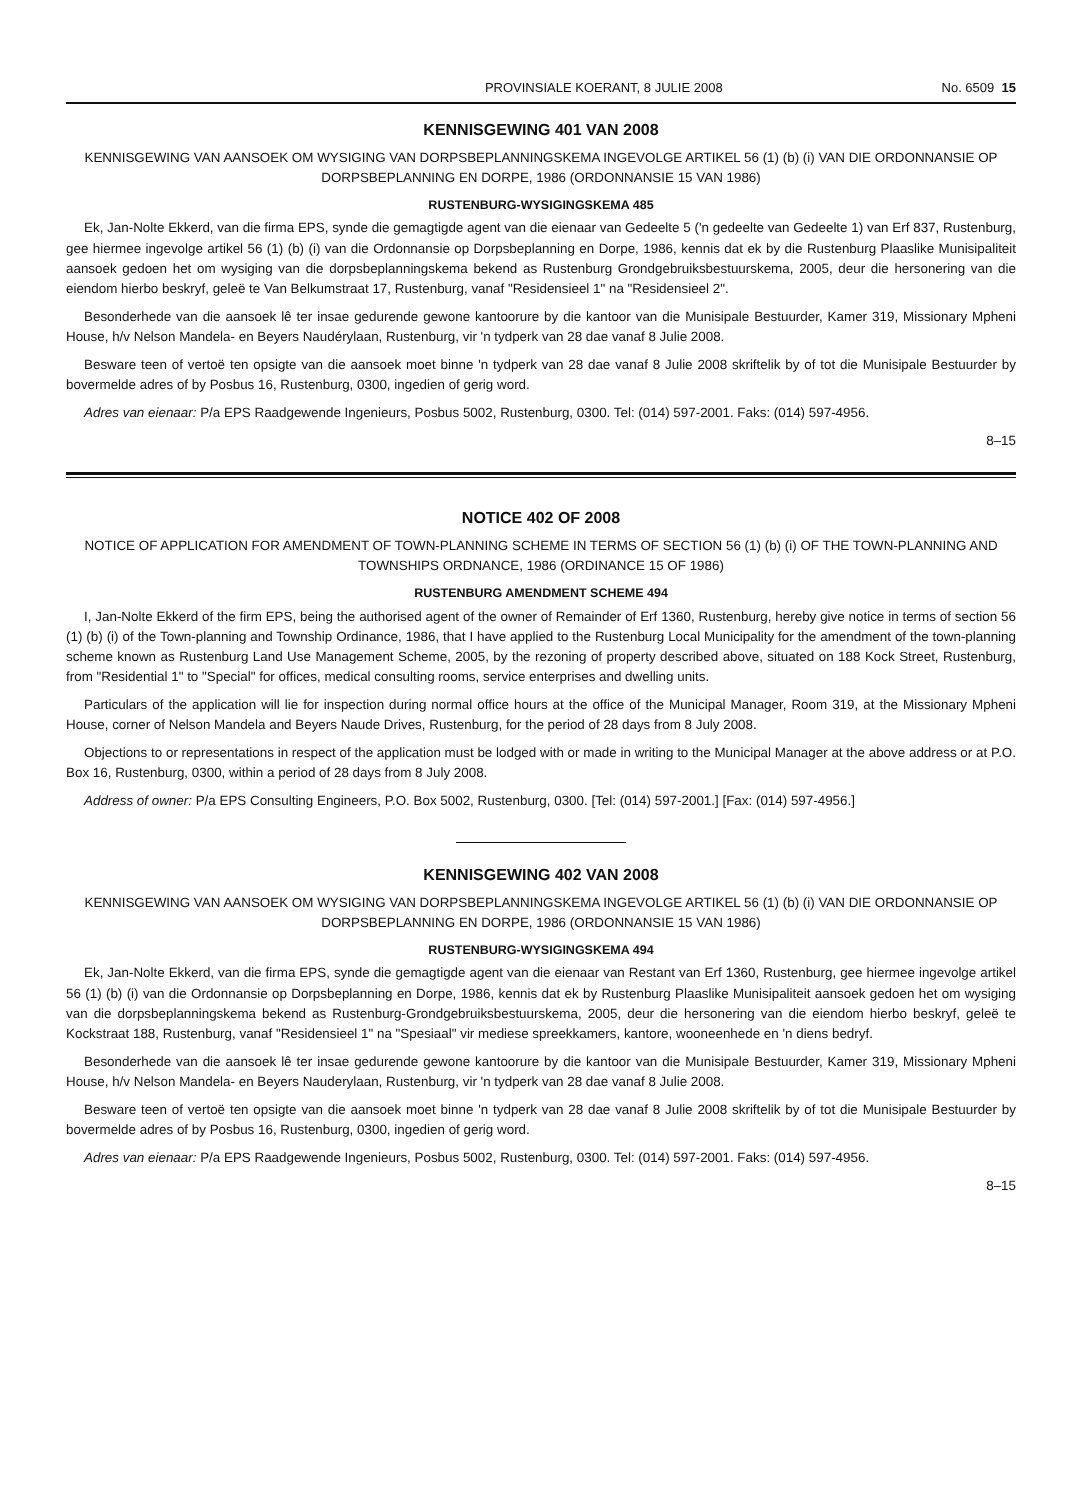PROVINSIALE KOERANT, 8 JULIE 2008 No. 6509 15
KENNISGEWING 401 VAN 2008
KENNISGEWING VAN AANSOEK OM WYSIGING VAN DORPSBEPLANNINGSKEMA INGEVOLGE ARTIKEL 56 (1) (b) (i) VAN DIE ORDONNANSIE OP DORPSBEPLANNING EN DORPE, 1986 (ORDONNANSIE 15 VAN 1986)
RUSTENBURG-WYSIGINGSKEMA 485
Ek, Jan-Nolte Ekkerd, van die firma EPS, synde die gemagtigde agent van die eienaar van Gedeelte 5 ('n gedeelte van Gedeelte 1) van Erf 837, Rustenburg, gee hiermee ingevolge artikel 56 (1) (b) (i) van die Ordonnansie op Dorpsbeplanning en Dorpe, 1986, kennis dat ek by die Rustenburg Plaaslike Munisipaliteit aansoek gedoen het om wysiging van die dorpsbeplanningskema bekend as Rustenburg Grondgebruiksbestuurskema, 2005, deur die hersonering van die eiendom hierbo beskryf, geleë te Van Belkumstraat 17, Rustenburg, vanaf "Residensieel 1" na "Residensieel 2".
Besonderhede van die aansoek lê ter insae gedurende gewone kantoorure by die kantoor van die Munisipale Bestuurder, Kamer 319, Missionary Mpheni House, h/v Nelson Mandela- en Beyers Naudérylaan, Rustenburg, vir 'n tydperk van 28 dae vanaf 8 Julie 2008.
Besware teen of vertoë ten opsigte van die aansoek moet binne 'n tydperk van 28 dae vanaf 8 Julie 2008 skriftelik by of tot die Munisipale Bestuurder by bovermelde adres of by Posbus 16, Rustenburg, 0300, ingedien of gerig word.
Adres van eienaar: P/a EPS Raadgewende Ingenieurs, Posbus 5002, Rustenburg, 0300. Tel: (014) 597-2001. Faks: (014) 597-4956.
8–15
NOTICE 402 OF 2008
NOTICE OF APPLICATION FOR AMENDMENT OF TOWN-PLANNING SCHEME IN TERMS OF SECTION 56 (1) (b) (i) OF THE TOWN-PLANNING AND TOWNSHIPS ORDNANCE, 1986 (ORDINANCE 15 OF 1986)
RUSTENBURG AMENDMENT SCHEME 494
I, Jan-Nolte Ekkerd of the firm EPS, being the authorised agent of the owner of Remainder of Erf 1360, Rustenburg, hereby give notice in terms of section 56 (1) (b) (i) of the Town-planning and Township Ordinance, 1986, that I have applied to the Rustenburg Local Municipality for the amendment of the town-planning scheme known as Rustenburg Land Use Management Scheme, 2005, by the rezoning of property described above, situated on 188 Kock Street, Rustenburg, from "Residential 1" to "Special" for offices, medical consulting rooms, service enterprises and dwelling units.
Particulars of the application will lie for inspection during normal office hours at the office of the Municipal Manager, Room 319, at the Missionary Mpheni House, corner of Nelson Mandela and Beyers Naude Drives, Rustenburg, for the period of 28 days from 8 July 2008.
Objections to or representations in respect of the application must be lodged with or made in writing to the Municipal Manager at the above address or at P.O. Box 16, Rustenburg, 0300, within a period of 28 days from 8 July 2008.
Address of owner: P/a EPS Consulting Engineers, P.O. Box 5002, Rustenburg, 0300. [Tel: (014) 597-2001.] [Fax: (014) 597-4956.]
KENNISGEWING 402 VAN 2008
KENNISGEWING VAN AANSOEK OM WYSIGING VAN DORPSBEPLANNINGSKEMA INGEVOLGE ARTIKEL 56 (1) (b) (i) VAN DIE ORDONNANSIE OP DORPSBEPLANNING EN DORPE, 1986 (ORDONNANSIE 15 VAN 1986)
RUSTENBURG-WYSIGINGSKEMA 494
Ek, Jan-Nolte Ekkerd, van die firma EPS, synde die gemagtigde agent van die eienaar van Restant van Erf 1360, Rustenburg, gee hiermee ingevolge artikel 56 (1) (b) (i) van die Ordonnansie op Dorpsbeplanning en Dorpe, 1986, kennis dat ek by Rustenburg Plaaslike Munisipaliteit aansoek gedoen het om wysiging van die dorpsbeplanningskema bekend as Rustenburg-Grondgebruiksbestuurskema, 2005, deur die hersonering van die eiendom hierbo beskryf, geleë te Kockstraat 188, Rustenburg, vanaf "Residensieel 1" na "Spesiaal" vir mediese spreekkamers, kantore, wooneenhede en 'n diens bedryf.
Besonderhede van die aansoek lê ter insae gedurende gewone kantoorure by die kantoor van die Munisipale Bestuurder, Kamer 319, Missionary Mpheni House, h/v Nelson Mandela- en Beyers Nauderylaan, Rustenburg, vir 'n tydperk van 28 dae vanaf 8 Julie 2008.
Besware teen of vertoë ten opsigte van die aansoek moet binne 'n tydperk van 28 dae vanaf 8 Julie 2008 skriftelik by of tot die Munisipale Bestuurder by bovermelde adres of by Posbus 16, Rustenburg, 0300, ingedien of gerig word.
Adres van eienaar: P/a EPS Raadgewende Ingenieurs, Posbus 5002, Rustenburg, 0300. Tel: (014) 597-2001. Faks: (014) 597-4956.
8–15